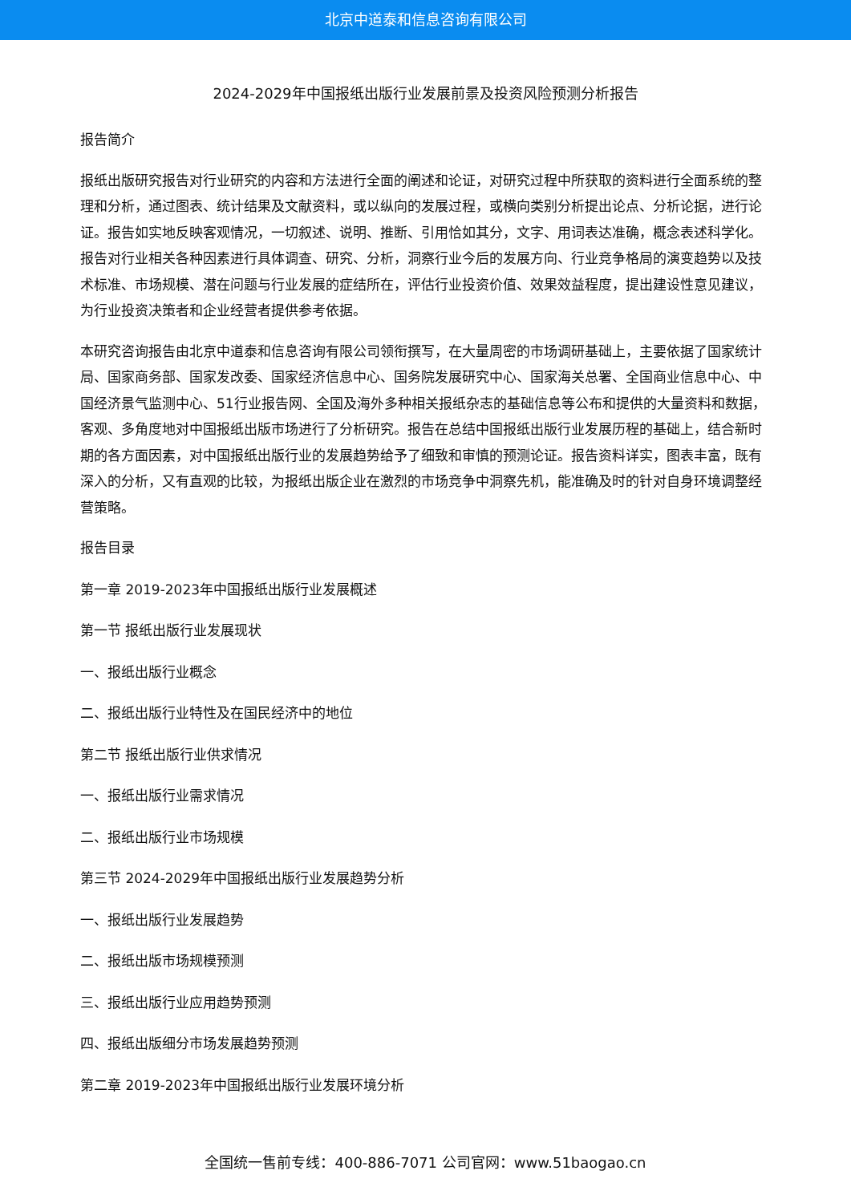北京中道泰和信息咨询有限公司
2024-2029年中国报纸出版行业发展前景及投资风险预测分析报告
报告简介
报纸出版研究报告对行业研究的内容和方法进行全面的阐述和论证，对研究过程中所获取的资料进行全面系统的整理和分析，通过图表、统计结果及文献资料，或以纵向的发展过程，或横向类别分析提出论点、分析论据，进行论证。报告如实地反映客观情况，一切叙述、说明、推断、引用恰如其分，文字、用词表达准确，概念表述科学化。报告对行业相关各种因素进行具体调查、研究、分析，洞察行业今后的发展方向、行业竞争格局的演变趋势以及技术标准、市场规模、潜在问题与行业发展的症结所在，评估行业投资价值、效果效益程度，提出建设性意见建议，为行业投资决策者和企业经营者提供参考依据。
本研究咨询报告由北京中道泰和信息咨询有限公司领衔撰写，在大量周密的市场调研基础上，主要依据了国家统计局、国家商务部、国家发改委、国家经济信息中心、国务院发展研究中心、国家海关总署、全国商业信息中心、中国经济景气监测中心、51行业报告网、全国及海外多种相关报纸杂志的基础信息等公布和提供的大量资料和数据，客观、多角度地对中国报纸出版市场进行了分析研究。报告在总结中国报纸出版行业发展历程的基础上，结合新时期的各方面因素，对中国报纸出版行业的发展趋势给予了细致和审慎的预测论证。报告资料详实，图表丰富，既有深入的分析，又有直观的比较，为报纸出版企业在激烈的市场竞争中洞察先机，能准确及时的针对自身环境调整经营策略。
报告目录
第一章 2019-2023年中国报纸出版行业发展概述
第一节 报纸出版行业发展现状
一、报纸出版行业概念
二、报纸出版行业特性及在国民经济中的地位
第二节 报纸出版行业供求情况
一、报纸出版行业需求情况
二、报纸出版行业市场规模
第三节 2024-2029年中国报纸出版行业发展趋势分析
一、报纸出版行业发展趋势
二、报纸出版市场规模预测
三、报纸出版行业应用趋势预测
四、报纸出版细分市场发展趋势预测
第二章 2019-2023年中国报纸出版行业发展环境分析
全国统一售前专线：400-886-7071 公司官网：www.51baogao.cn